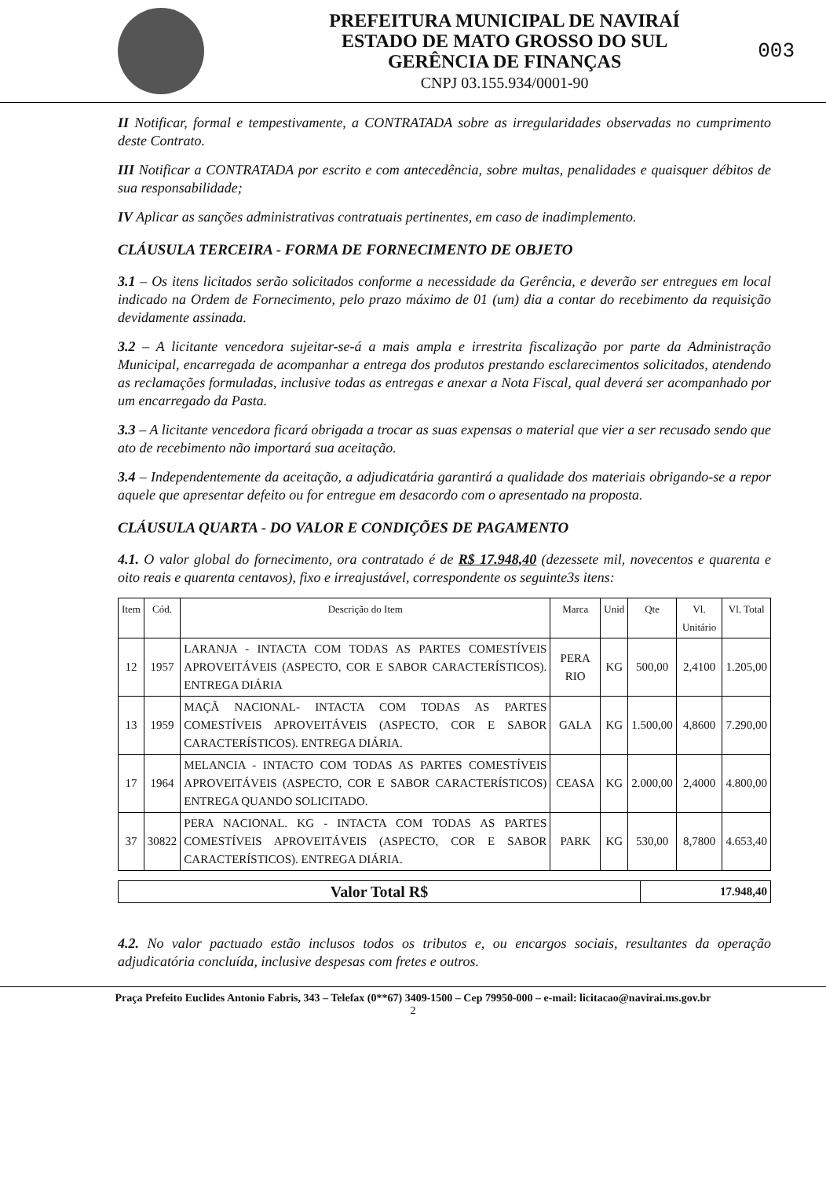PREFEITURA MUNICIPAL DE NAVIRAÍ
ESTADO DE MATO GROSSO DO SUL
GERÊNCIA DE FINANÇAS
CNPJ 03.155.934/0001-90
003
II Notificar, formal e tempestivamente, a CONTRATADA sobre as irregularidades observadas no cumprimento deste Contrato.
III Notificar a CONTRATADA por escrito e com antecedência, sobre multas, penalidades e quaisquer débitos de sua responsabilidade;
IV Aplicar as sanções administrativas contratuais pertinentes, em caso de inadimplemento.
CLÁUSULA TERCEIRA - FORMA DE FORNECIMENTO DE OBJETO
3.1 – Os itens licitados serão solicitados conforme a necessidade da Gerência, e deverão ser entregues em local indicado na Ordem de Fornecimento, pelo prazo máximo de 01 (um) dia a contar do recebimento da requisição devidamente assinada.
3.2 – A licitante vencedora sujeitar-se-á a mais ampla e irrestrita fiscalização por parte da Administração Municipal, encarregada de acompanhar a entrega dos produtos prestando esclarecimentos solicitados, atendendo as reclamações formuladas, inclusive todas as entregas e anexar a Nota Fiscal, qual deverá ser acompanhado por um encarregado da Pasta.
3.3 – A licitante vencedora ficará obrigada a trocar as suas expensas o material que vier a ser recusado sendo que ato de recebimento não importará sua aceitação.
3.4 – Independentemente da aceitação, a adjudicatária garantirá a qualidade dos materiais obrigando-se a repor aquele que apresentar defeito ou for entregue em desacordo com o apresentado na proposta.
CLÁUSULA QUARTA - DO VALOR E CONDIÇÕES DE PAGAMENTO
4.1. O valor global do fornecimento, ora contratado é de R$ 17.948,40 (dezessete mil, novecentos e quarenta e oito reais e quarenta centavos), fixo e irreajustável, correspondente os seguinte3s itens:
| Item | Cód. | Descrição do Item | Marca | Unid | Qte | Vl. Unitário | Vl. Total |
| --- | --- | --- | --- | --- | --- | --- | --- |
| 12 | 1957 | LARANJA - INTACTA COM TODAS AS PARTES COMESTÍVEIS APROVEITÁVEIS (ASPECTO, COR E SABOR CARACTERÍSTICOS). ENTREGA DIÁRIA | PERA RIO | KG | 500,00 | 2,4100 | 1.205,00 |
| 13 | 1959 | MAÇÃ NACIONAL- INTACTA COM TODAS AS PARTES COMESTÍVEIS APROVEITÁVEIS (ASPECTO, COR E SABOR CARACTERÍSTICOS). ENTREGA DIÁRIA. | GALA | KG | 1.500,00 | 4,8600 | 7.290,00 |
| 17 | 1964 | MELANCIA - INTACTO COM TODAS AS PARTES COMESTÍVEIS APROVEITÁVEIS (ASPECTO, COR E SABOR CARACTERÍSTICOS) ENTREGA QUANDO SOLICITADO. | CEASA | KG | 2.000,00 | 2,4000 | 4.800,00 |
| 37 | 30822 | PERA NACIONAL. KG - INTACTA COM TODAS AS PARTES COMESTÍVEIS APROVEITÁVEIS (ASPECTO, COR E SABOR CARACTERÍSTICOS). ENTREGA DIÁRIA. | PARK | KG | 530,00 | 8,7800 | 4.653,40 |
| Valor Total R$ | 17.948,40 |
4.2. No valor pactuado estão inclusos todos os tributos e, ou encargos sociais, resultantes da operação adjudicatória concluída, inclusive despesas com fretes e outros.
Praça Prefeito Euclides Antonio Fabris, 343 – Telefax (0**67) 3409-1500 – Cep 79950-000 – e-mail: licitacao@navirai.ms.gov.br
2